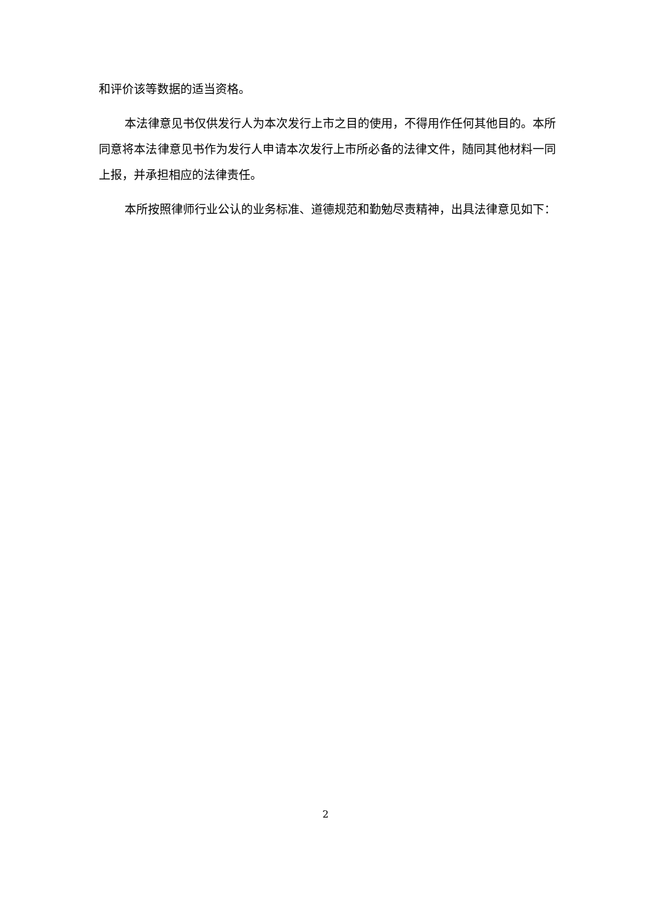和评价该等数据的适当资格。
本法律意见书仅供发行人为本次发行上市之目的使用，不得用作任何其他目的。本所同意将本法律意见书作为发行人申请本次发行上市所必备的法律文件，随同其他材料一同上报，并承担相应的法律责任。
本所按照律师行业公认的业务标准、道德规范和勤勉尽责精神，出具法律意见如下：
2